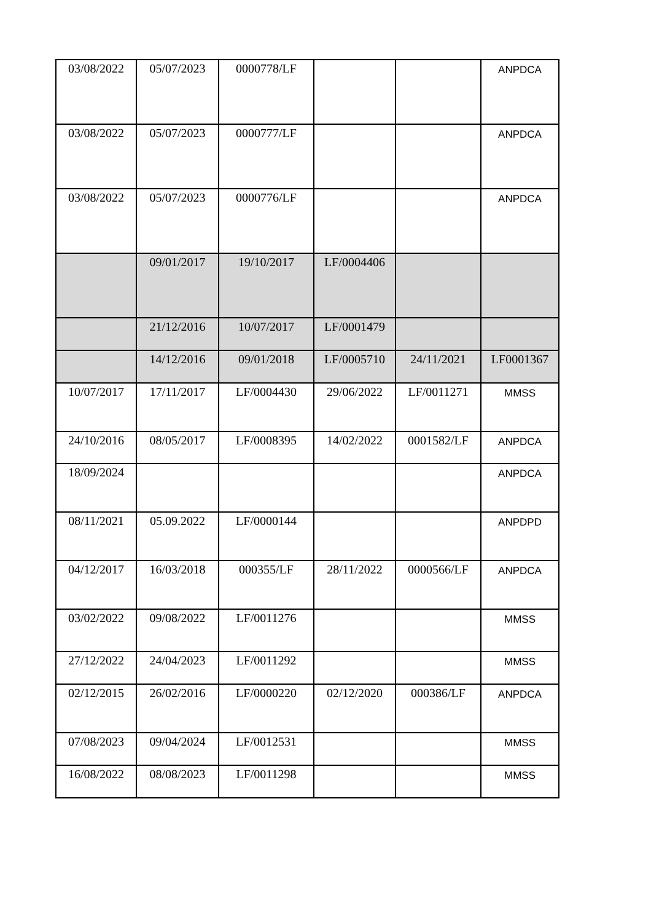| 03/08/2022 | 05/07/2023 | 0000778/LF | | | ANPDCA |
| 03/08/2022 | 05/07/2023 | 0000777/LF | | | ANPDCA |
| 03/08/2022 | 05/07/2023 | 0000776/LF | | | ANPDCA |
| | 09/01/2017 | 19/10/2017 | LF/0004406 | | |
| | 21/12/2016 | 10/07/2017 | LF/0001479 | | |
| | 14/12/2016 | 09/01/2018 | LF/0005710 | 24/11/2021 | LF0001367 |
| 10/07/2017 | 17/11/2017 | LF/0004430 | 29/06/2022 | LF/0011271 | MMSS |
| 24/10/2016 | 08/05/2017 | LF/0008395 | 14/02/2022 | 0001582/LF | ANPDCA |
| 18/09/2024 | | | | | ANPDCA |
| 08/11/2021 | 05.09.2022 | LF/0000144 | | | ANPDPD |
| 04/12/2017 | 16/03/2018 | 000355/LF | 28/11/2022 | 0000566/LF | ANPDCA |
| 03/02/2022 | 09/08/2022 | LF/0011276 | | | MMSS |
| 27/12/2022 | 24/04/2023 | LF/0011292 | | | MMSS |
| 02/12/2015 | 26/02/2016 | LF/0000220 | 02/12/2020 | 000386/LF | ANPDCA |
| 07/08/2023 | 09/04/2024 | LF/0012531 | | | MMSS |
| 16/08/2022 | 08/08/2023 | LF/0011298 | | | MMSS |